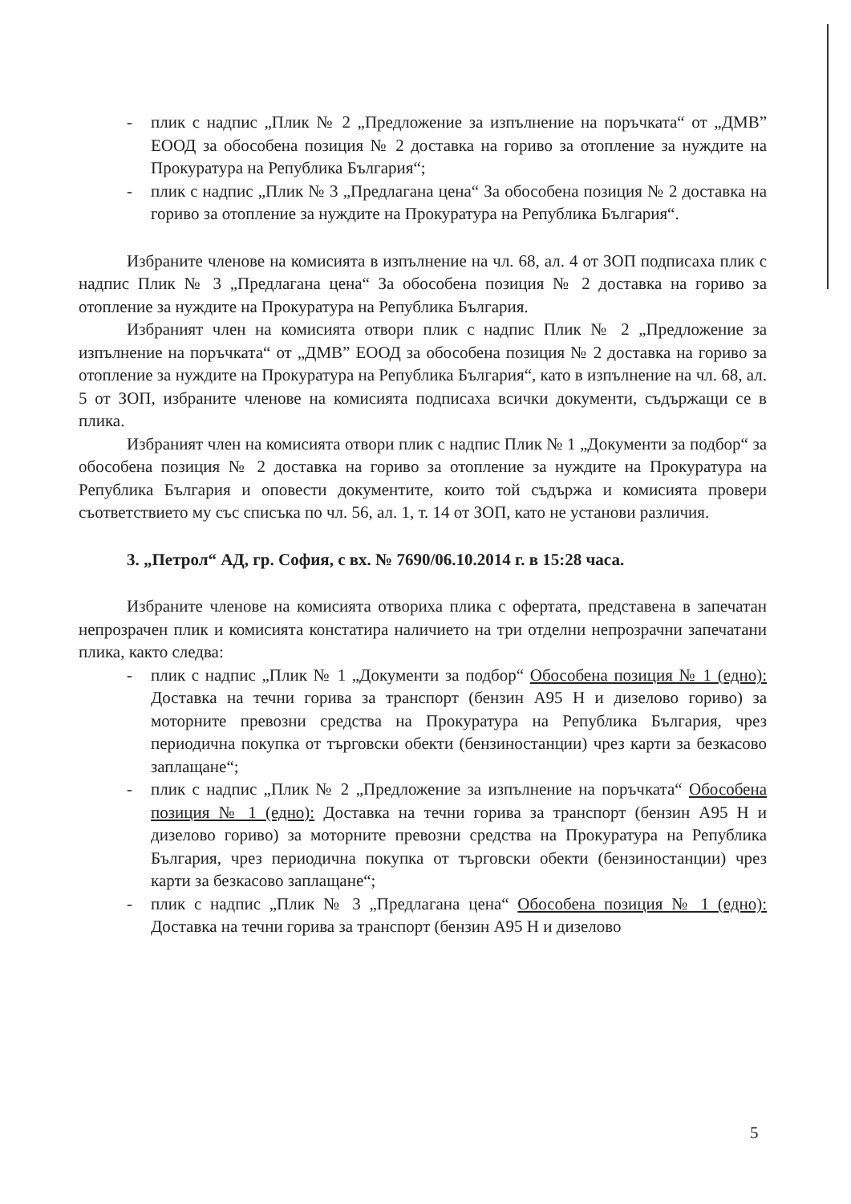- плик с надпис „Плик № 2 „Предложение за изпълнение на поръчката“ от „ДМВ” ЕООД за обособена позиция № 2 доставка на гориво за отопление за нуждите на Прокуратура на Република България“;
- плик с надпис „Плик № 3 „Предлагана цена“ За обособена позиция № 2 доставка на гориво за отопление за нуждите на Прокуратура на Република България“.
Избраните членове на комисията в изпълнение на чл. 68, ал. 4 от ЗОП подписаха плик с надпис Плик № 3 „Предлагана цена“ За обособена позиция № 2 доставка на гориво за отопление за нуждите на Прокуратура на Република България.
Избраният член на комисията отвори плик с надпис Плик № 2 „Предложение за изпълнение на поръчката“ от „ДМВ” ЕООД за обособена позиция № 2 доставка на гориво за отопление за нуждите на Прокуратура на Република България“, като в изпълнение на чл. 68, ал. 5 от ЗОП, избраните членове на комисията подписаха всички документи, съдържащи се в плика.
Избраният член на комисията отвори плик с надпис Плик № 1 „Документи за подбор“ за обособена позиция № 2 доставка на гориво за отопление за нуждите на Прокуратура на Република България и оповести документите, които той съдържа и комисията провери съответствието му със списъка по чл. 56, ал. 1, т. 14 от ЗОП, като не установи различия.
3. „Петрол“ АД, гр. София, с вх. № 7690/06.10.2014 г. в 15:28 часа.
Избраните членове на комисията отвориха плика с офертата, представена в запечатан непрозрачен плик и комисията констатира наличието на три отделни непрозрачни запечатани плика, както следва:
- плик с надпис „Плик № 1 „Документи за подбор“ Обособена позиция № 1 (едно): Доставка на течни горива за транспорт (бензин А95 Н и дизелово гориво) за моторните превозни средства на Прокуратура на Република България, чрез периодична покупка от търговски обекти (бензиностанции) чрез карти за безкасово заплащане“;
- плик с надпис „Плик № 2 „Предложение за изпълнение на поръчката“ Обособена позиция № 1 (едно): Доставка на течни горива за транспорт (бензин А95 Н и дизелово гориво) за моторните превозни средства на Прокуратура на Република България, чрез периодична покупка от търговски обекти (бензиностанции) чрез карти за безкасово заплащане“;
- плик с надпис „Плик № 3 „Предлагана цена“ Обособена позиция № 1 (едно): Доставка на течни горива за транспорт (бензин А95 Н и дизелово
5